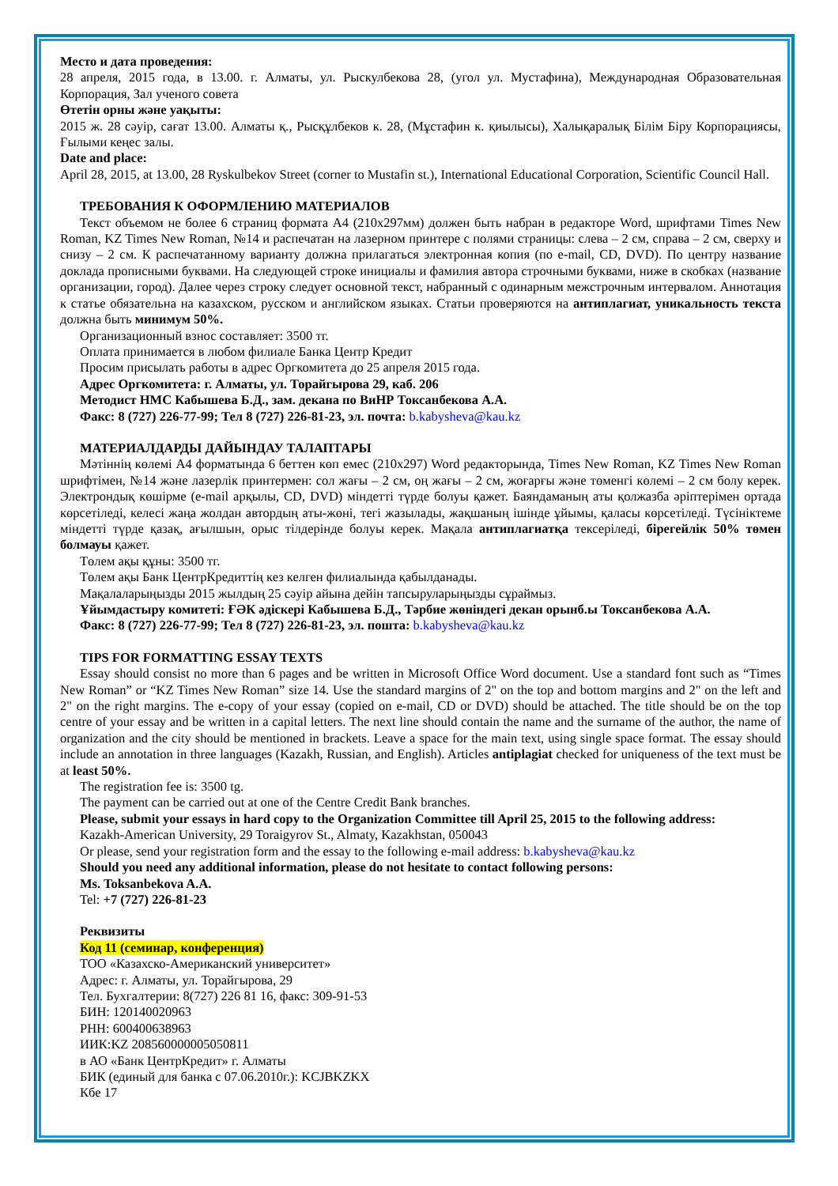Место и дата проведения:
28 апреля, 2015 года, в 13.00. г. Алматы, ул. Рыскулбекова 28, (угол ул. Мустафина), Международная Образовательная Корпорация, Зал ученого совета
Өтетін орны және уақыты:
2015 ж. 28 сәуір, сағат 13.00. Алматы қ., Рысқұлбеков к. 28, (Мұстафин к. қиылысы), Халықаралық Білім Біру Корпорациясы, Ғылыми кеңес залы.
Date and place:
April 28, 2015, at 13.00, 28 Ryskulbekov Street (corner to Mustafin st.), International Educational Corporation, Scientific Council Hall.
ТРЕБОВАНИЯ К ОФОРМЛЕНИЮ МАТЕРИАЛОВ
Текст объемом не более 6 страниц формата А4 (210х297мм) должен быть набран в редакторе Word, шрифтами Times New Roman, KZ Times New Roman, №14 и распечатан на лазерном принтере с полями страницы: слева – 2 см, справа – 2 см, сверху и снизу – 2 см. К распечатанному варианту должна прилагаться электронная копия (по e-mail, CD, DVD). По центру название доклада прописными буквами. На следующей строке инициалы и фамилия автора строчными буквами, ниже в скобках (название организации, город). Далее через строку следует основной текст, набранный с одинарным межстрочным интервалом. Аннотация к статье обязательна на казахском, русском и английском языках. Статьи проверяются на антиплагиат, уникальность текста должна быть минимум 50%.
Организационный взнос составляет: 3500 тг.
Оплата принимается в любом филиале Банка Центр Кредит
Просим присылать работы в адрес Оргкомитета до 25 апреля 2015 года.
Адрес Оргкомитета: г. Алматы, ул. Торайгырова 29, каб. 206
Методист НМС Кабышева Б.Д., зам. декана по ВиНР Токсанбекова А.А.
Факс: 8 (727) 226-77-99; Тел 8 (727) 226-81-23, эл. почта: b.kabysheva@kau.kz
МАТЕРИАЛДАРДЫ ДАЙЫНДАУ ТАЛАПТАРЫ
Мәтіннің көлемі А4 форматында 6 беттен көп емес (210х297) Word редакторында, Times New Roman, KZ Times New Roman шрифтімен, №14 және лазерлік принтермен: сол жағы – 2 см, оң жағы – 2 см, жоғарғы және төменгі көлемі – 2 см болу керек. Электрондық көшірме (e-mail арқылы, CD, DVD) міндетті түрде болуы қажет. Баяндаманың аты қолжазба әріптерімен ортада көрсетіледі, келесі жаңа жолдан автордың аты-жөні, тегі жазылады, жақшаның ішінде ұйымы, қаласы көрсетіледі. Түсініктеме міндетті түрде қазақ, ағылшын, орыс тілдерінде болуы керек. Мақала антиплагиатқа тексеріледі, бірегейлік 50% төмен болмауы қажет.
Төлем ақы құны: 3500 тг.
Төлем ақы Банк ЦентрКредиттің кез келген филиалында қабылданады.
Мақалаларыңызды 2015 жылдың 25 сәуір айына дейін тапсыруларыңызды сұраймыз.
Ұйымдастыру комитеті: ҒӘК әдіскері Кабышева Б.Д., Тәрбие жөніндегі декан орынб.ы Токсанбекова А.А.
Факс: 8 (727) 226-77-99; Тел 8 (727) 226-81-23, эл. пошта: b.kabysheva@kau.kz
TIPS FOR FORMATTING ESSAY TEXTS
Essay should consist no more than 6 pages and be written in Microsoft Office Word document. Use a standard font such as “Times New Roman” or “KZ Times New Roman” size 14. Use the standard margins of 2" on the top and bottom margins and 2" on the left and 2" on the right margins. The e-copy of your essay (copied on e-mail, CD or DVD) should be attached. The title should be on the top centre of your essay and be written in a capital letters. The next line should contain the name and the surname of the author, the name of organization and the city should be mentioned in brackets. Leave a space for the main text, using single space format. The essay should include an annotation in three languages (Kazakh, Russian, and English). Articles antiplagiat checked for uniqueness of the text must be at least 50%.
The registration fee is: 3500 tg.
The payment can be carried out at one of the Centre Credit Bank branches.
Please, submit your essays in hard copy to the Organization Committee till April 25, 2015 to the following address:
Kazakh-American University, 29 Toraigyrov St., Almaty, Kazakhstan, 050043
Or please, send your registration form and the essay to the following e-mail address: b.kabysheva@kau.kz
Should you need any additional information, please do not hesitate to contact following persons:
Ms. Toksanbekova A.A.
Tel: +7 (727) 226-81-23
Реквизиты
Код 11 (семинар, конференция)
ТОО «Казахско-Американский университет»
Адрес: г. Алматы, ул. Торайгырова, 29
Тел. Бухгалтерии: 8(727) 226 81 16, факс: 309-91-53
БИН: 120140020963
РНН: 600400638963
ИИК:KZ 208560000005050811
в АО «Банк ЦентрКредит» г. Алматы
БИК (единый для банка с 07.06.2010г.): KCJBKZKX
Кбе 17